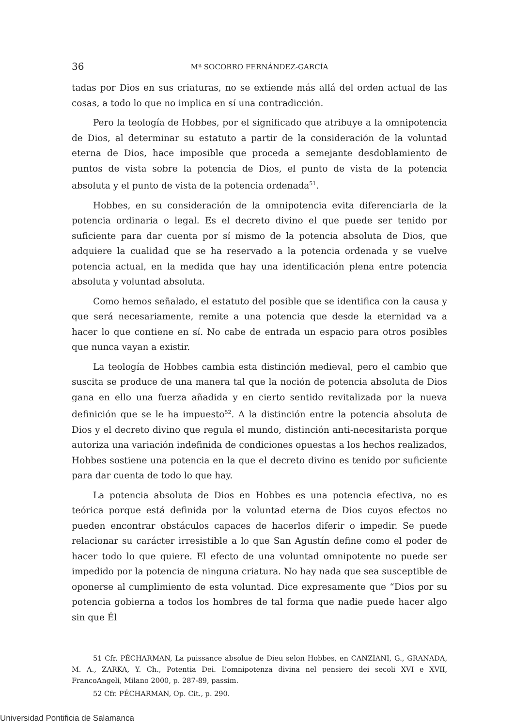36 Mª SOCORRO FERNÁNDEZ-GARCÍA
tadas por Dios en sus criaturas, no se extiende más allá del orden actual de las cosas, a todo lo que no implica en sí una contradicción.
Pero la teología de Hobbes, por el significado que atribuye a la omnipotencia de Dios, al determinar su estatuto a partir de la consideración de la voluntad eterna de Dios, hace imposible que proceda a semejante desdoblamiento de puntos de vista sobre la potencia de Dios, el punto de vista de la potencia absoluta y el punto de vista de la potencia ordenada<sup>51</sup>.
Hobbes, en su consideración de la omnipotencia evita diferenciarla de la potencia ordinaria o legal. Es el decreto divino el que puede ser tenido por suficiente para dar cuenta por sí mismo de la potencia absoluta de Dios, que adquiere la cualidad que se ha reservado a la potencia ordenada y se vuelve potencia actual, en la medida que hay una identificación plena entre potencia absoluta y voluntad absoluta.
Como hemos señalado, el estatuto del posible que se identifica con la causa y que será necesariamente, remite a una potencia que desde la eternidad va a hacer lo que contiene en sí. No cabe de entrada un espacio para otros posibles que nunca vayan a existir.
La teología de Hobbes cambia esta distinción medieval, pero el cambio que suscita se produce de una manera tal que la noción de potencia absoluta de Dios gana en ello una fuerza añadida y en cierto sentido revitalizada por la nueva definición que se le ha impuesto<sup>52</sup>. A la distinción entre la potencia absoluta de Dios y el decreto divino que regula el mundo, distinción anti-necesitarista porque autoriza una variación indefinida de condiciones opuestas a los hechos realizados, Hobbes sostiene una potencia en la que el decreto divino es tenido por suficiente para dar cuenta de todo lo que hay.
La potencia absoluta de Dios en Hobbes es una potencia efectiva, no es teórica porque está definida por la voluntad eterna de Dios cuyos efectos no pueden encontrar obstáculos capaces de hacerlos diferir o impedir. Se puede relacionar su carácter irresistible a lo que San Agustín define como el poder de hacer todo lo que quiere. El efecto de una voluntad omnipotente no puede ser impedido por la potencia de ninguna criatura. No hay nada que sea susceptible de oponerse al cumplimiento de esta voluntad. Dice expresamente que “Dios por su potencia gobierna a todos los hombres de tal forma que nadie puede hacer algo sin que Él
51 Cfr. PÉCHARMAN, La puissance absolue de Dieu selon Hobbes, en CANZIANI, G., GRANADA, M. A., ZARKA, Y. Ch., Potentia Dei. L’omnipotenza divina nel pensiero dei secoli XVI e XVII, FrancoAngeli, Milano 2000, p. 287-89, passim.
52 Cfr. PÉCHARMAN, Op. Cit., p. 290.
Universidad Pontificia de Salamanca